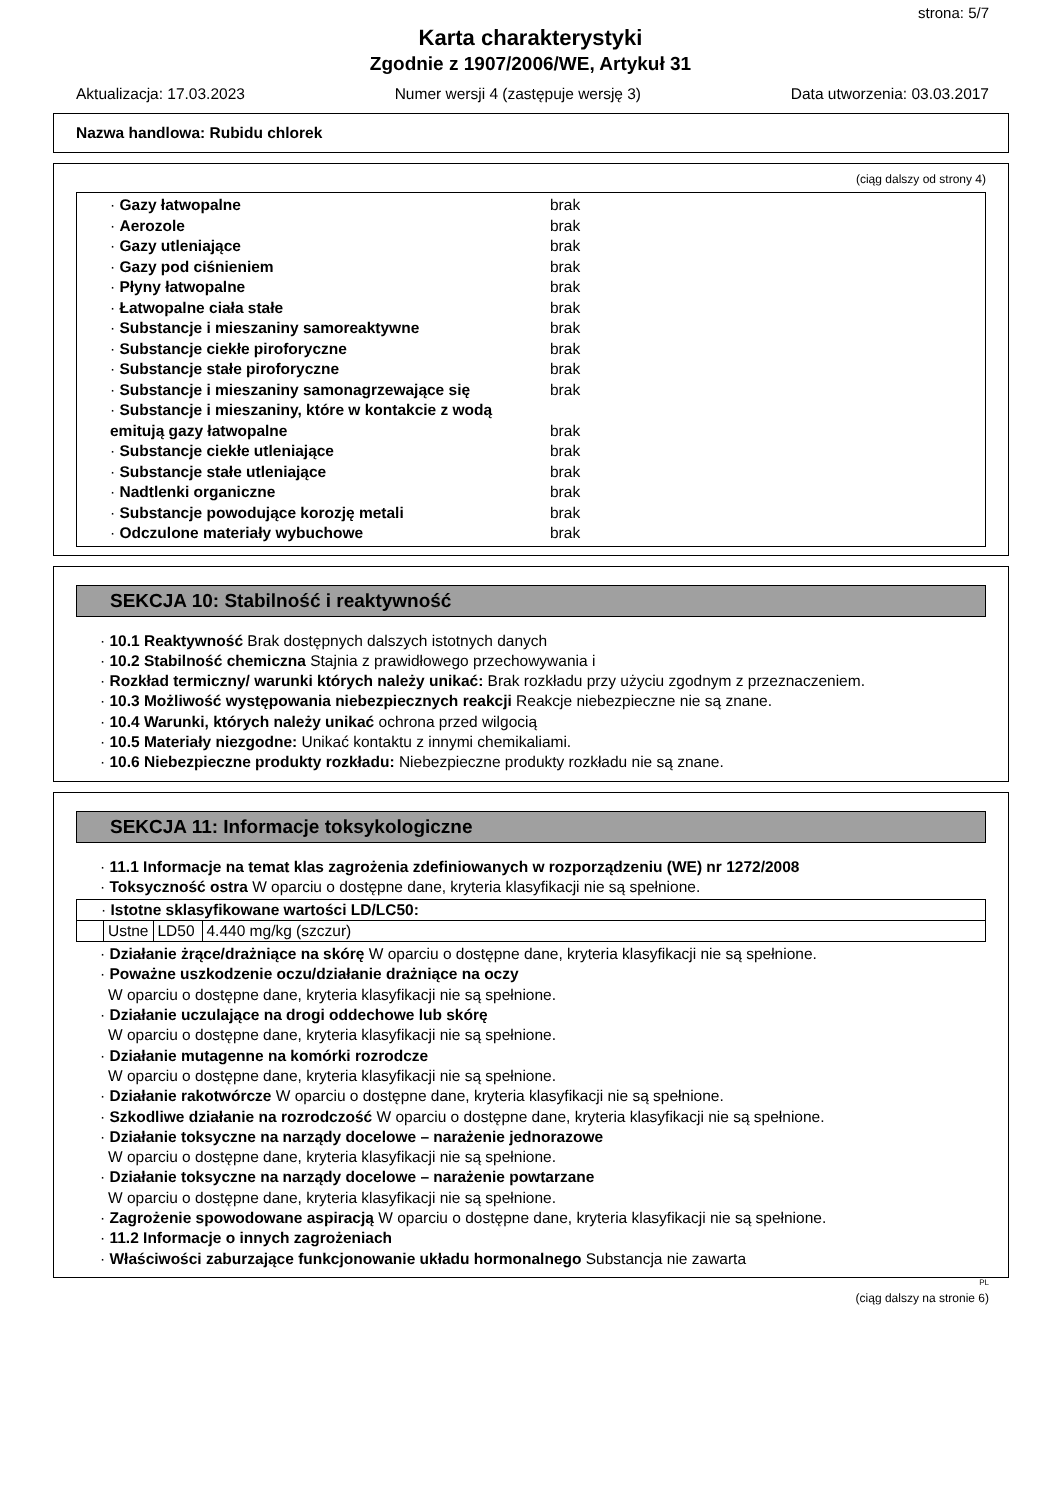strona: 5/7
Karta charakterystyki
Zgodnie z 1907/2006/WE, Artykuł 31
Aktualizacja: 17.03.2023 Numer wersji 4 (zastępuje wersję 3) Data utworzenia: 03.03.2017
Nazwa handlowa: Rubidu chlorek
(ciąg dalszy od strony 4)
| · Gazy łatwopalne | brak |
| · Aerozole | brak |
| · Gazy utleniające | brak |
| · Gazy pod ciśnieniem | brak |
| · Płyny łatwopalne | brak |
| · Łatwopalne ciała stałe | brak |
| · Substancje i mieszaniny samoreaktywne | brak |
| · Substancje ciekłe piroforyczne | brak |
| · Substancje stałe piroforyczne | brak |
| · Substancje i mieszaniny samonagrzewające się | brak |
| · Substancje i mieszaniny, które w kontakcie z wodą emitują gazy łatwopalne | brak |
| · Substancje ciekłe utleniające | brak |
| · Substancje stałe utleniające | brak |
| · Nadtlenki organiczne | brak |
| · Substancje powodujące korozję metali | brak |
| · Odczulone materiały wybuchowe | brak |
SEKCJA 10: Stabilność i reaktywność
· 10.1 Reaktywność Brak dostępnych dalszych istotnych danych
· 10.2 Stabilność chemiczna Stajnia z prawidłowego przechowywania i
· Rozkład termiczny/ warunki których należy unikać: Brak rozkładu przy użyciu zgodnym z przeznaczeniem.
· 10.3 Możliwość występowania niebezpiecznych reakcji Reakcje niebezpieczne nie są znane.
· 10.4 Warunki, których należy unikać ochrona przed wilgocią
· 10.5 Materiały niezgodne: Unikać kontaktu z innymi chemikaliami.
· 10.6 Niebezpieczne produkty rozkładu: Niebezpieczne produkty rozkładu nie są znane.
SEKCJA 11: Informacje toksykologiczne
· 11.1 Informacje na temat klas zagrożenia zdefiniowanych w rozporządzeniu (WE) nr 1272/2008
· Toksyczność ostra W oparciu o dostępne dane, kryteria klasyfikacji nie są spełnione.
| · Istotne sklasyfikowane wartości LD/LC50: | | | |
| | Ustne | LD50 | 4.440 mg/kg (szczur) |
· Działanie żrące/drażniące na skórę W oparciu o dostępne dane, kryteria klasyfikacji nie są spełnione.
· Poważne uszkodzenie oczu/działanie drażniące na oczy
W oparciu o dostępne dane, kryteria klasyfikacji nie są spełnione.
· Działanie uczulające na drogi oddechowe lub skórę
W oparciu o dostępne dane, kryteria klasyfikacji nie są spełnione.
· Działanie mutagenne na komórki rozrodcze
W oparciu o dostępne dane, kryteria klasyfikacji nie są spełnione.
· Działanie rakotwórcze W oparciu o dostępne dane, kryteria klasyfikacji nie są spełnione.
· Szkodliwe działanie na rozrodczość W oparciu o dostępne dane, kryteria klasyfikacji nie są spełnione.
· Działanie toksyczne na narządy docelowe – narażenie jednorazowe
W oparciu o dostępne dane, kryteria klasyfikacji nie są spełnione.
· Działanie toksyczne na narządy docelowe – narażenie powtarzane
W oparciu o dostępne dane, kryteria klasyfikacji nie są spełnione.
· Zagrożenie spowodowane aspiracją W oparciu o dostępne dane, kryteria klasyfikacji nie są spełnione.
· 11.2 Informacje o innych zagrożeniach
· Właściwości zaburzające funkcjonowanie układu hormonalnego Substancja nie zawarta
PL
(ciąg dalszy na stronie 6)